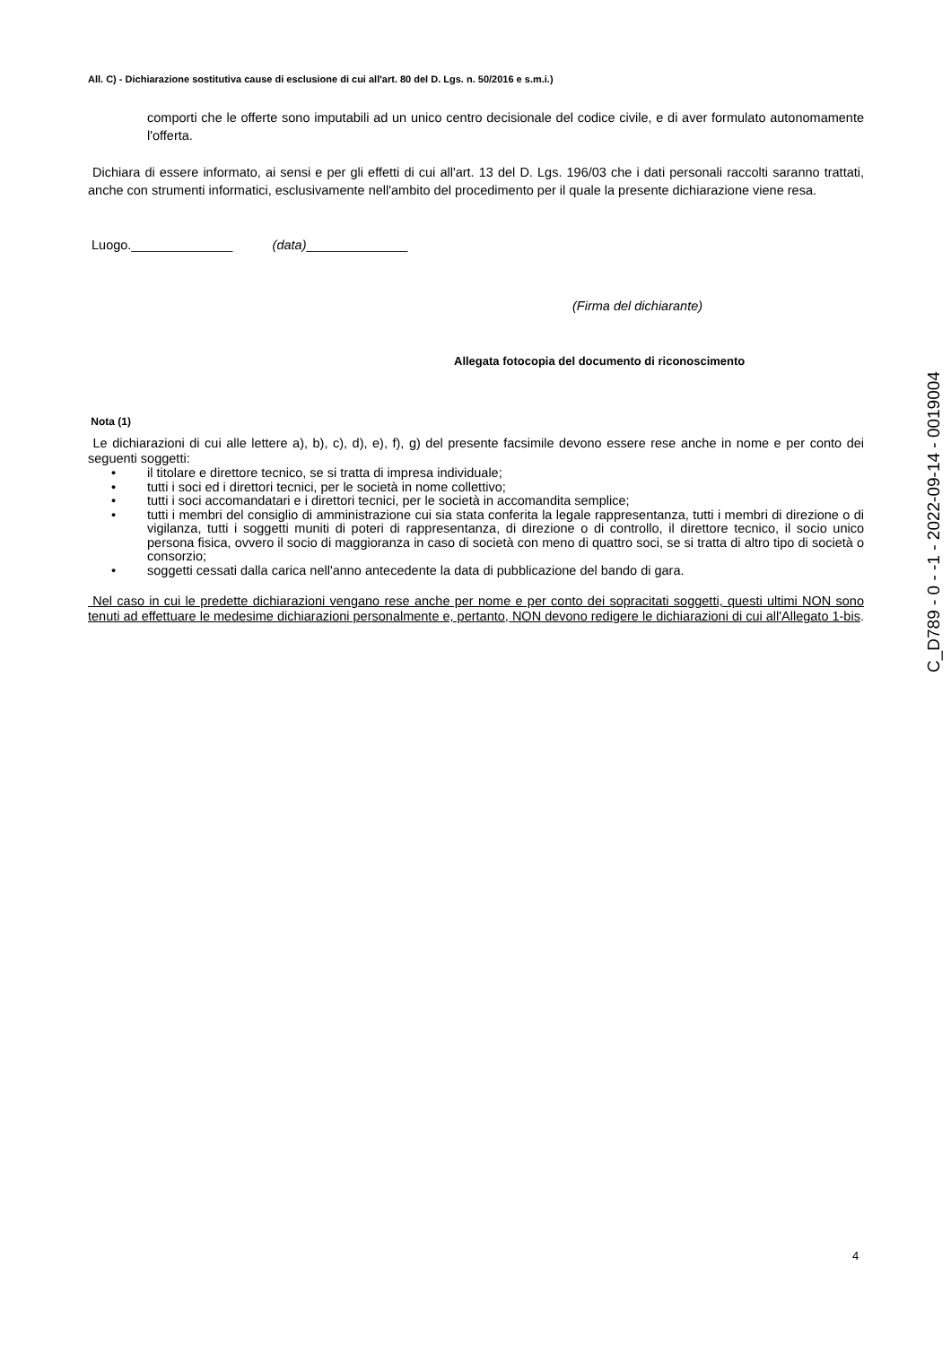All. C) - Dichiarazione sostitutiva cause di esclusione di cui all'art. 80 del D. Lgs. n. 50/2016 e s.m.i.)
comporti che le offerte sono imputabili ad un unico centro decisionale del codice civile, e di aver formulato autonomamente l'offerta.
Dichiara di essere informato, ai sensi e per gli effetti di cui all'art. 13 del D. Lgs. 196/03 che i dati personali raccolti saranno trattati, anche con strumenti informatici, esclusivamente nell'ambito del procedimento per il quale la presente dichiarazione viene resa.
Luogo.______________ (data)______________
(Firma del dichiarante)
Allegata fotocopia del documento di riconoscimento
Nota (1)
Le dichiarazioni di cui alle lettere a), b), c), d), e), f), g) del presente facsimile devono essere rese anche in nome e per conto dei seguenti soggetti:
• il titolare e direttore tecnico, se si tratta di impresa individuale;
• tutti i soci ed i direttori tecnici, per le società in nome collettivo;
• tutti i soci accomandatari e i direttori tecnici, per le società in accomandita semplice;
• tutti i membri del consiglio di amministrazione cui sia stata conferita la legale rappresentanza, tutti i membri di direzione o di vigilanza, tutti i soggetti muniti di poteri di rappresentanza, di direzione o di controllo, il direttore tecnico, il socio unico persona fisica, ovvero il socio di maggioranza in caso di società con meno di quattro soci, se si tratta di altro tipo di società o consorzio;
• soggetti cessati dalla carica nell'anno antecedente la data di pubblicazione del bando di gara.
Nel caso in cui le predette dichiarazioni vengano rese anche per nome e per conto dei sopracitati soggetti, questi ultimi NON sono tenuti ad effettuare le medesime dichiarazioni personalmente e, pertanto, NON devono redigere le dichiarazioni di cui all'Allegato 1-bis.
C_D789 - 0 - -1 - 2022-09-14 - 0019004
4